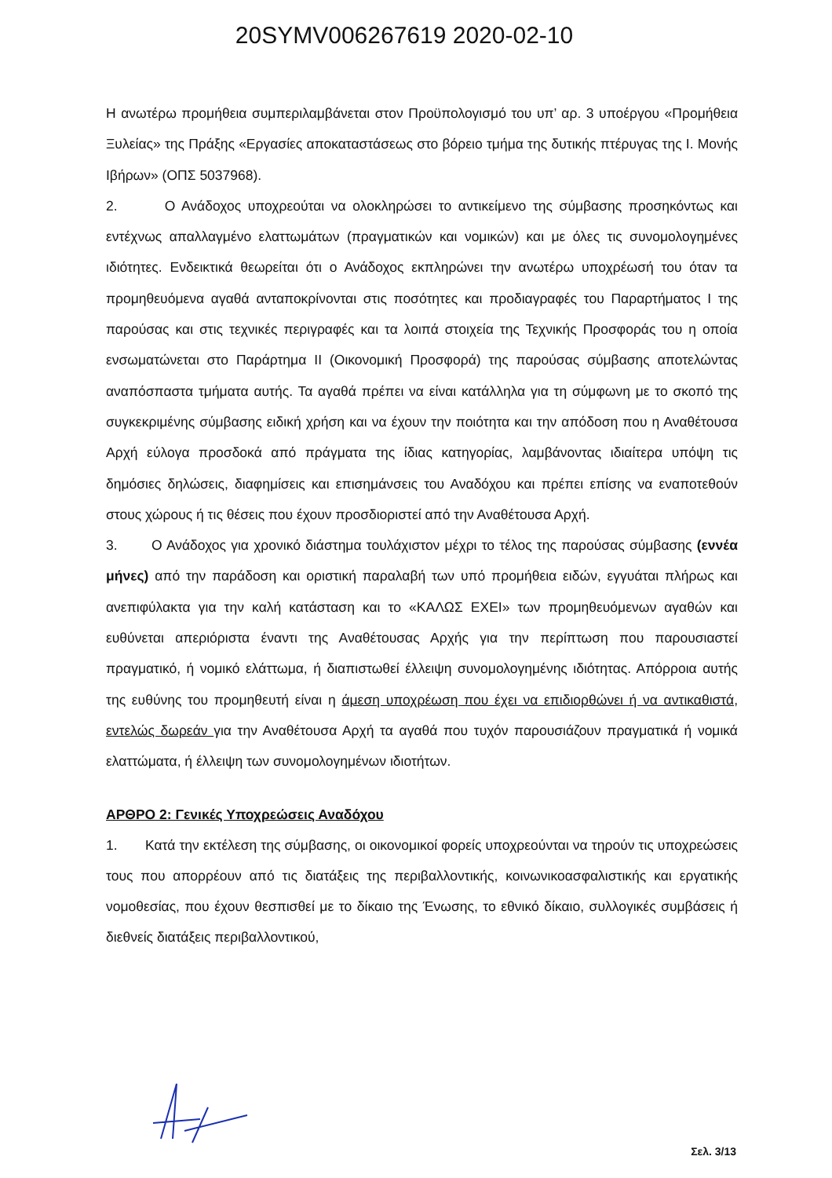20SYMV006267619 2020-02-10
Η ανωτέρω προμήθεια συμπεριλαμβάνεται στον Προϋπολογισμό του υπ’ αρ. 3 υποέργου «Προμήθεια Ξυλείας» της Πράξης «Εργασίες αποκαταστάσεως στο βόρειο τμήμα της δυτικής πτέρυγας της Ι. Μονής Ιβήρων» (ΟΠΣ 5037968).
2. Ο Ανάδοχος υποχρεούται να ολοκληρώσει το αντικείμενο της σύμβασης προσηκόντως και εντέχνως απαλλαγμένο ελαττωμάτων (πραγματικών και νομικών) και με όλες τις συνομολογημένες ιδιότητες. Ενδεικτικά θεωρείται ότι ο Ανάδοχος εκπληρώνει την ανωτέρω υποχρέωσή του όταν τα προμηθευόμενα αγαθά ανταποκρίνονται στις ποσότητες και προδιαγραφές του Παραρτήματος Ι της παρούσας και στις τεχνικές περιγραφές και τα λοιπά στοιχεία της Τεχνικής Προσφοράς του η οποία ενσωματώνεται στο Παράρτημα ΙΙ (Οικονομική Προσφορά) της παρούσας σύμβασης αποτελώντας αναπόσπαστα τμήματα αυτής. Τα αγαθά πρέπει να είναι κατάλληλα για τη σύμφωνη με το σκοπό της συγκεκριμένης σύμβασης ειδική χρήση και να έχουν την ποιότητα και την απόδοση που η Αναθέτουσα Αρχή εύλογα προσδοκά από πράγματα της ίδιας κατηγορίας, λαμβάνοντας ιδιαίτερα υπόψη τις δημόσιες δηλώσεις, διαφημίσεις και επισημάνσεις του Αναδόχου και πρέπει επίσης να εναποτεθούν στους χώρους ή τις θέσεις που έχουν προσδιοριστεί από την Αναθέτουσα Αρχή.
3. Ο Ανάδοχος για χρονικό διάστημα τουλάχιστον μέχρι το τέλος της παρούσας σύμβασης (εννέα μήνες) από την παράδοση και οριστική παραλαβή των υπό προμήθεια ειδών, εγγυάται πλήρως και ανεπιφύλακτα για την καλή κατάσταση και το «ΚΑΛΩΣ ΕΧΕΙ» των προμηθευόμενων αγαθών και ευθύνεται απεριόριστα έναντι της Αναθέτουσας Αρχής για την περίπτωση που παρουσιαστεί πραγματικό, ή νομικό ελάττωμα, ή διαπιστωθεί έλλειψη συνομολογημένης ιδιότητας. Απόρροια αυτής της ευθύνης του προμηθευτή είναι η άμεση υποχρέωση που έχει να επιδιορθώνει ή να αντικαθιστά, εντελώς δωρεάν για την Αναθέτουσα Αρχή τα αγαθά που τυχόν παρουσιάζουν πραγματικά ή νομικά ελαττώματα, ή έλλειψη των συνομολογημένων ιδιοτήτων.
ΑΡΘΡΟ 2: Γενικές Υποχρεώσεις Αναδόχου
1. Κατά την εκτέλεση της σύμβασης, οι οικονομικοί φορείς υποχρεούνται να τηρούν τις υποχρεώσεις τους που απορρέουν από τις διατάξεις της περιβαλλοντικής, κοινωνικοασφαλιστικής και εργατικής νομοθεσίας, που έχουν θεσπισθεί με το δίκαιο της Ένωσης, το εθνικό δίκαιο, συλλογικές συμβάσεις ή διεθνείς διατάξεις περιβαλλοντικού,
Σελ. 3/13